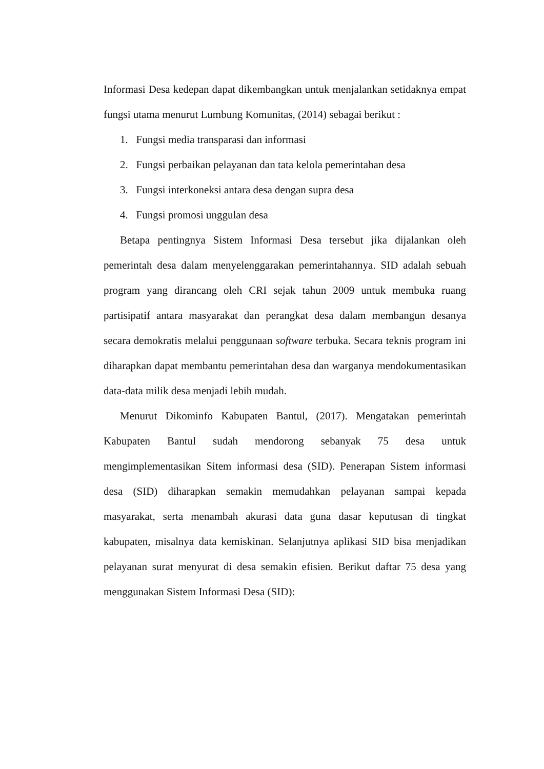Informasi Desa kedepan dapat dikembangkan untuk menjalankan setidaknya empat fungsi utama menurut Lumbung Komunitas, (2014) sebagai berikut :
1. Fungsi media transparasi dan informasi
2. Fungsi perbaikan pelayanan dan tata kelola pemerintahan desa
3. Fungsi interkoneksi antara desa dengan supra desa
4. Fungsi promosi unggulan desa
Betapa pentingnya Sistem Informasi Desa tersebut jika dijalankan oleh pemerintah desa dalam menyelenggarakan pemerintahannya. SID adalah sebuah program yang dirancang oleh CRI sejak tahun 2009 untuk membuka ruang partisipatif antara masyarakat dan perangkat desa dalam membangun desanya secara demokratis melalui penggunaan software terbuka. Secara teknis program ini diharapkan dapat membantu pemerintahan desa dan warganya mendokumentasikan data-data milik desa menjadi lebih mudah.
Menurut Dikominfo Kabupaten Bantul, (2017). Mengatakan pemerintah Kabupaten Bantul sudah mendorong sebanyak 75 desa untuk mengimplementasikan Sitem informasi desa (SID). Penerapan Sistem informasi desa (SID) diharapkan semakin memudahkan pelayanan sampai kepada masyarakat, serta menambah akurasi data guna dasar keputusan di tingkat kabupaten, misalnya data kemiskinan. Selanjutnya aplikasi SID bisa menjadikan pelayanan surat menyurat di desa semakin efisien. Berikut daftar 75 desa yang menggunakan Sistem Informasi Desa (SID):